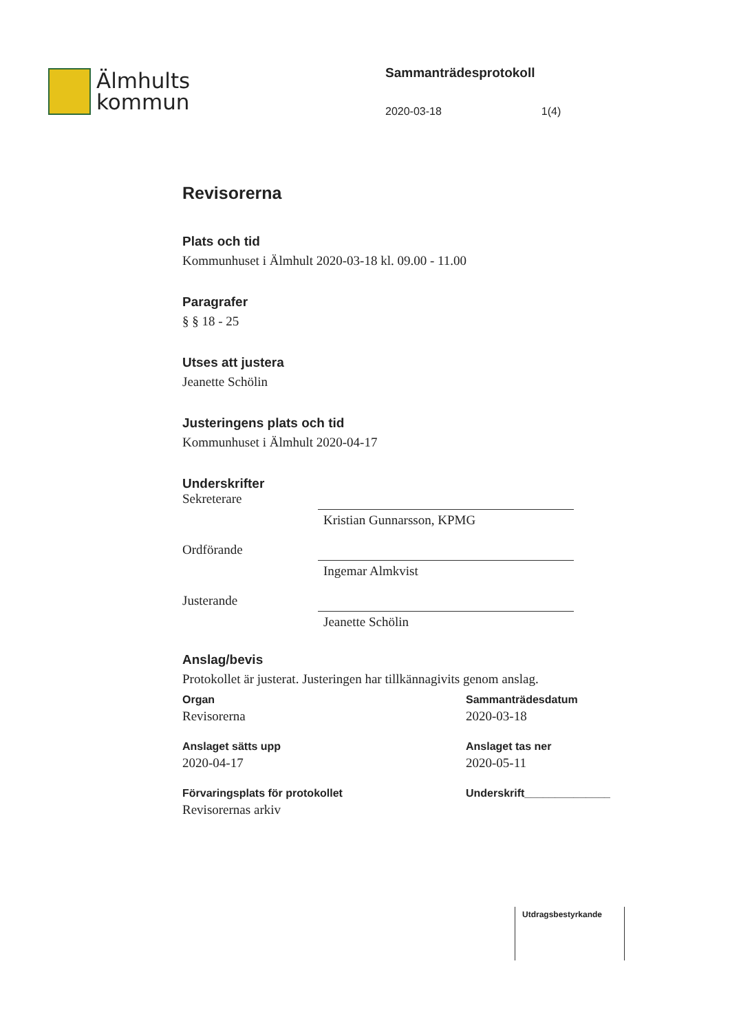Älmhults
kommun
Sammanträdesprotokoll
2020-03-18 1(4)
Revisorerna
Plats och tid
Kommunhuset i Älmhult 2020-03-18 kl. 09.00 - 11.00
Paragrafer
§ § 18 - 25
Utses att justera
Jeanette Schölin
Justeringens plats och tid
Kommunhuset i Älmhult 2020-04-17
Underskrifter
Sekreterare
Kristian Gunnarsson, KPMG
Ordförande
Ingemar Almkvist
Justerande
Jeanette Schölin
Anslag/bevis
Protokollet är justerat. Justeringen har tillkännagivits genom anslag.
Organ
Revisorerna
Anslaget sätts upp
2020-04-17
Förvaringsplats för protokollet
Revisorernas arkiv
Sammanträdesdatum
2020-03-18
Anslaget tas ner
2020-05-11
Underskrift______________
Utdragsbestyrkande